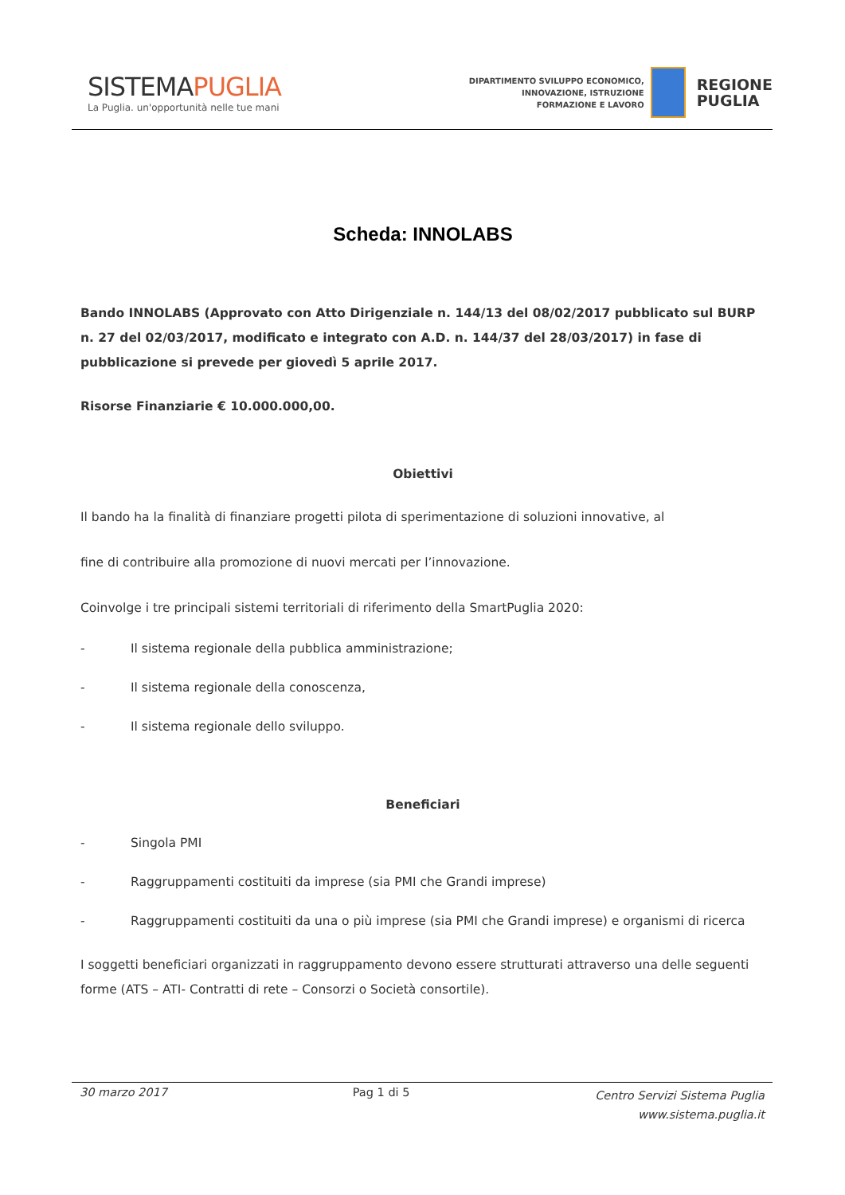SISTEMAPUGLIA
La Puglia. un'opportunità nelle tue mani
DIPARTIMENTO SVILUPPO ECONOMICO,
INNOVAZIONE, ISTRUZIONE
FORMAZIONE E LAVORO
REGIONE
PUGLIA
Scheda: INNOLABS
Bando INNOLABS (Approvato con Atto Dirigenziale n. 144/13 del 08/02/2017 pubblicato sul BURP n. 27 del 02/03/2017, modificato e integrato con A.D. n. 144/37 del 28/03/2017) in fase di pubblicazione si prevede per giovedì 5 aprile 2017.
Risorse Finanziarie € 10.000.000,00.
Obiettivi
Il bando ha la finalità di finanziare progetti pilota di sperimentazione di soluzioni innovative, al
fine di contribuire alla promozione di nuovi mercati per l’innovazione.
Coinvolge i tre principali sistemi territoriali di riferimento della SmartPuglia 2020:
- Il sistema regionale della pubblica amministrazione;
- Il sistema regionale della conoscenza,
- Il sistema regionale dello sviluppo.
Beneficiari
- Singola PMI
- Raggruppamenti costituiti da imprese (sia PMI che Grandi imprese)
- Raggruppamenti costituiti da una o più imprese (sia PMI che Grandi imprese) e organismi di ricerca
I soggetti beneficiari organizzati in raggruppamento devono essere strutturati attraverso una delle seguenti forme (ATS – ATI- Contratti di rete – Consorzi o Società consortile).
30 marzo 2017 Pag 1 di 5 Centro Servizi Sistema Puglia
www.sistema.puglia.it